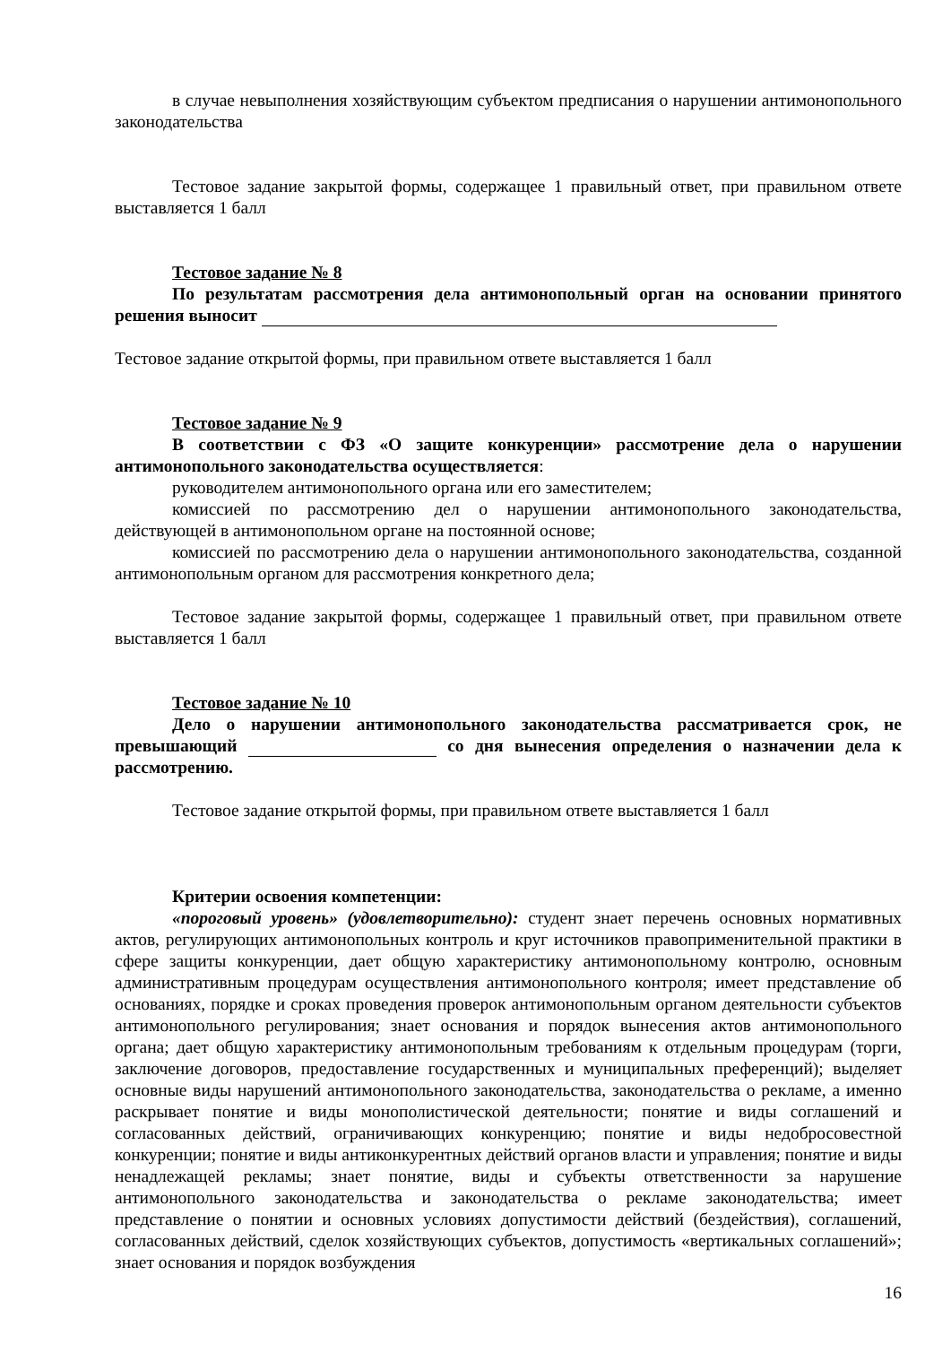в случае невыполнения хозяйствующим субъектом предписания о нарушении антимонопольного законодательства
Тестовое задание закрытой формы, содержащее 1 правильный ответ, при правильном ответе выставляется 1 балл
Тестовое задание № 8
По результатам рассмотрения дела антимонопольный орган на основании принятого решения выносит
Тестовое задание открытой формы, при правильном ответе выставляется 1 балл
Тестовое задание № 9
В соответствии с ФЗ «О защите конкуренции» рассмотрение дела о нарушении антимонопольного законодательства осуществляется:
руководителем антимонопольного органа или его заместителем;
комиссией по рассмотрению дел о нарушении антимонопольного законодательства, действующей в антимонопольном органе на постоянной основе;
комиссией по рассмотрению дела о нарушении антимонопольного законодательства, созданной антимонопольным органом для рассмотрения конкретного дела;
Тестовое задание закрытой формы, содержащее 1 правильный ответ, при правильном ответе выставляется 1 балл
Тестовое задание № 10
Дело о нарушении антимонопольного законодательства рассматривается срок, не превышающий со дня вынесения определения о назначении дела к рассмотрению.
Тестовое задание открытой формы, при правильном ответе выставляется 1 балл
Критерии освоения компетенции:
«пороговый уровень» (удовлетворительно): студент знает перечень основных нормативных актов, регулирующих антимонопольных контроль и круг источников правоприменительной практики в сфере защиты конкуренции, дает общую характеристику антимонопольному контролю, основным административным процедурам осуществления антимонопольного контроля; имеет представление об основаниях, порядке и сроках проведения проверок антимонопольным органом деятельности субъектов антимонопольного регулирования; знает основания и порядок вынесения актов антимонопольного органа; дает общую характеристику антимонопольным требованиям к отдельным процедурам (торги, заключение договоров, предоставление государственных и муниципальных преференций); выделяет основные виды нарушений антимонопольного законодательства, законодательства о рекламе, а именно раскрывает понятие и виды монополистической деятельности; понятие и виды соглашений и согласованных действий, ограничивающих конкуренцию; понятие и виды недобросовестной конкуренции; понятие и виды антиконкурентных действий органов власти и управления; понятие и виды ненадлежащей рекламы; знает понятие, виды и субъекты ответственности за нарушение антимонопольного законодательства и законодательства о рекламе законодательства; имеет представление о понятии и основных условиях допустимости действий (бездействия), соглашений, согласованных действий, сделок хозяйствующих субъектов, допустимость «вертикальных соглашений»; знает основания и порядок возбуждения
16